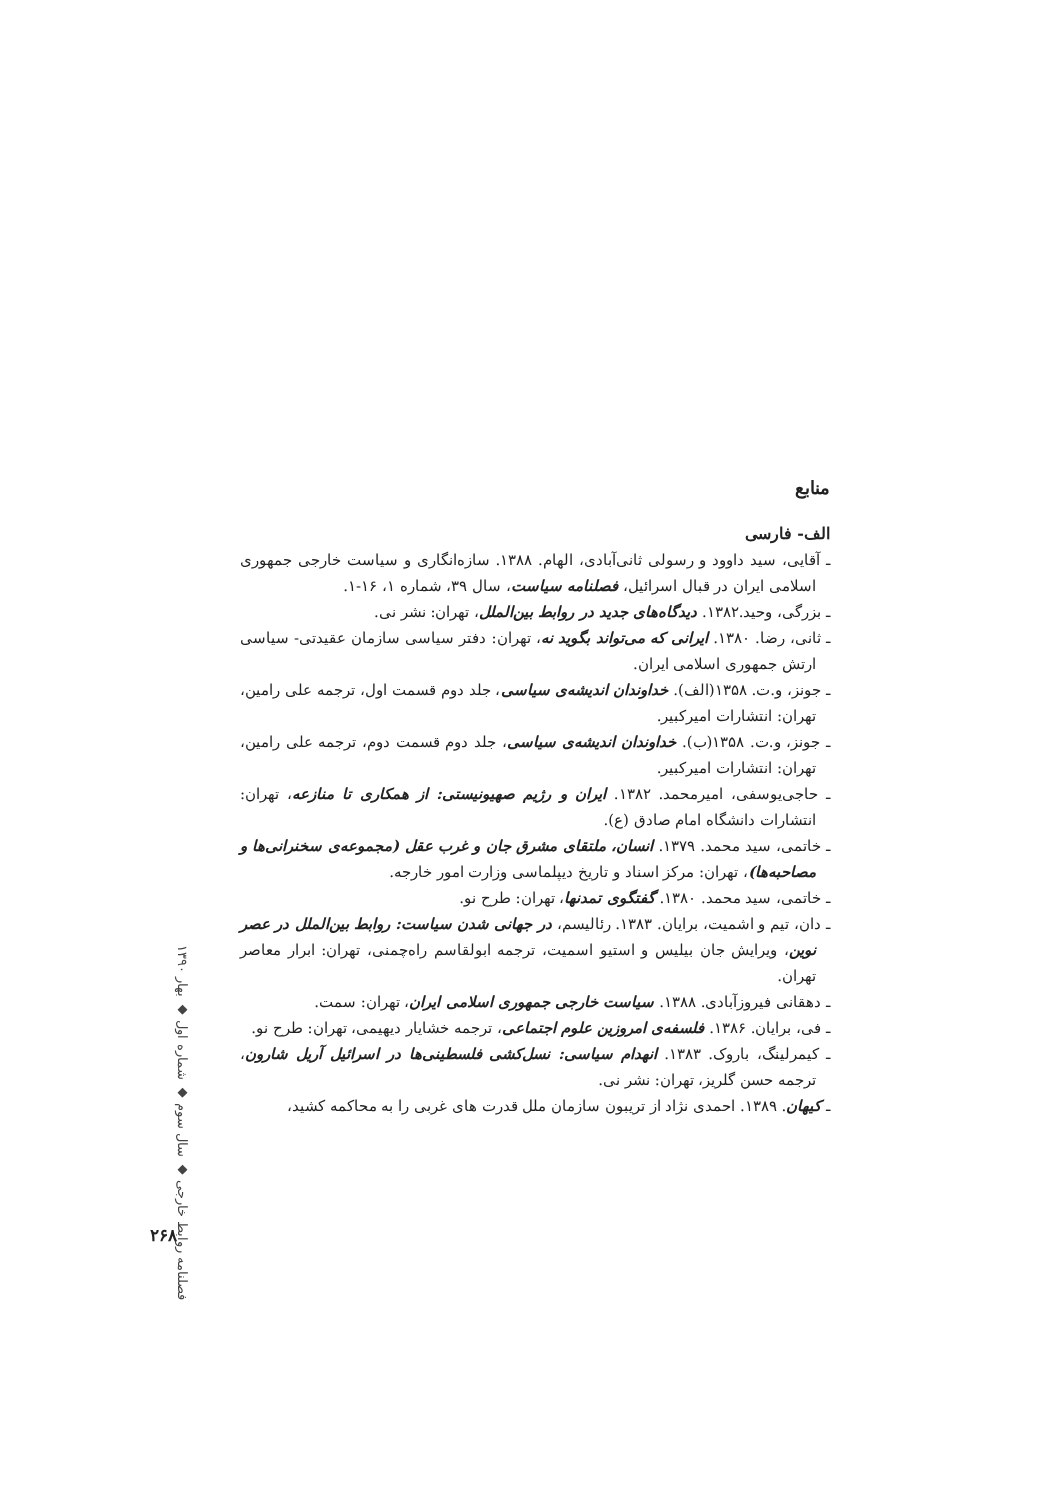منابع
الف- فارسی
ـ آقایی، سید داوود و رسولی ثانی‌آبادی، الهام. ۱۳۸۸. سازه‌انگاری و سیاست خارجی جمهوری اسلامی ایران در قبال اسرائیل، فصلنامه سیاست، سال ۳۹، شماره ۱، ۱۶-۱.
ـ بزرگی، وحید.۱۳۸۲. دیدگاه‌های جدید در روابط بین‌الملل، تهران: نشر نی.
ـ ثانی، رضا. ۱۳۸۰. ایرانی که می‌تواند بگوید نه، تهران: دفتر سیاسی سازمان عقیدتی- سیاسی ارتش جمهوری اسلامی ایران.
ـ جونز، و.ت. ۱۳۵۸(الف). خداوندان اندیشه‌ی سیاسی، جلد دوم قسمت اول، ترجمه علی رامین، تهران: انتشارات امیرکبیر.
ـ جونز، و.ت. ۱۳۵۸(ب). خداوندان اندیشه‌ی سیاسی، جلد دوم قسمت دوم، ترجمه علی رامین، تهران: انتشارات امیرکبیر.
ـ حاجی‌یوسفی، امیرمحمد. ۱۳۸۲. ایران و رژیم صهیونیستی: از همکاری تا منازعه، تهران: انتشارات دانشگاه امام صادق (ع).
ـ خاتمی، سید محمد. ۱۳۷۹. انسان، ملتقای مشرق جان و غرب عقل (مجموعه‌ی سخنرانی‌ها و مصاحبه‌ها)، تهران: مرکز اسناد و تاریخ دیپلماسی وزارت امور خارجه.
ـ خاتمی، سید محمد. ۱۳۸۰. گفتگوی تمدنها، تهران: طرح نو.
ـ دان، تیم و اشمیت، برایان. ۱۳۸۳. رئالیسم، در جهانی شدن سیاست: روابط بین‌الملل در عصر نوین، ویرایش جان بیلیس و استیو اسمیت، ترجمه ابولقاسم راه‌چمنی، تهران: ابرار معاصر تهران.
ـ دهقانی فیروزآبادی. ۱۳۸۸. سیاست خارجی جمهوری اسلامی ایران، تهران: سمت.
ـ فی، برایان. ۱۳۸۶. فلسفه‌ی امروزین علوم اجتماعی، ترجمه خشایار دیهیمی، تهران: طرح نو.
ـ کیمرلینگ، باروک. ۱۳۸۳. انهدام سیاسی: نسل‌کشی فلسطینی‌ها در اسرائیل آریل شارون، ترجمه حسن گلریز، تهران: نشر نی.
ـ کیهان. ۱۳۸۹. احمدی نژاد از تریبون سازمان ملل قدرت های غربی را به محاکمه کشید،
فصلنامه روابط خارجی ◆ سال سوم ◆ شماره اول ◆ بهار ۱۳۹۰
۲۶۸